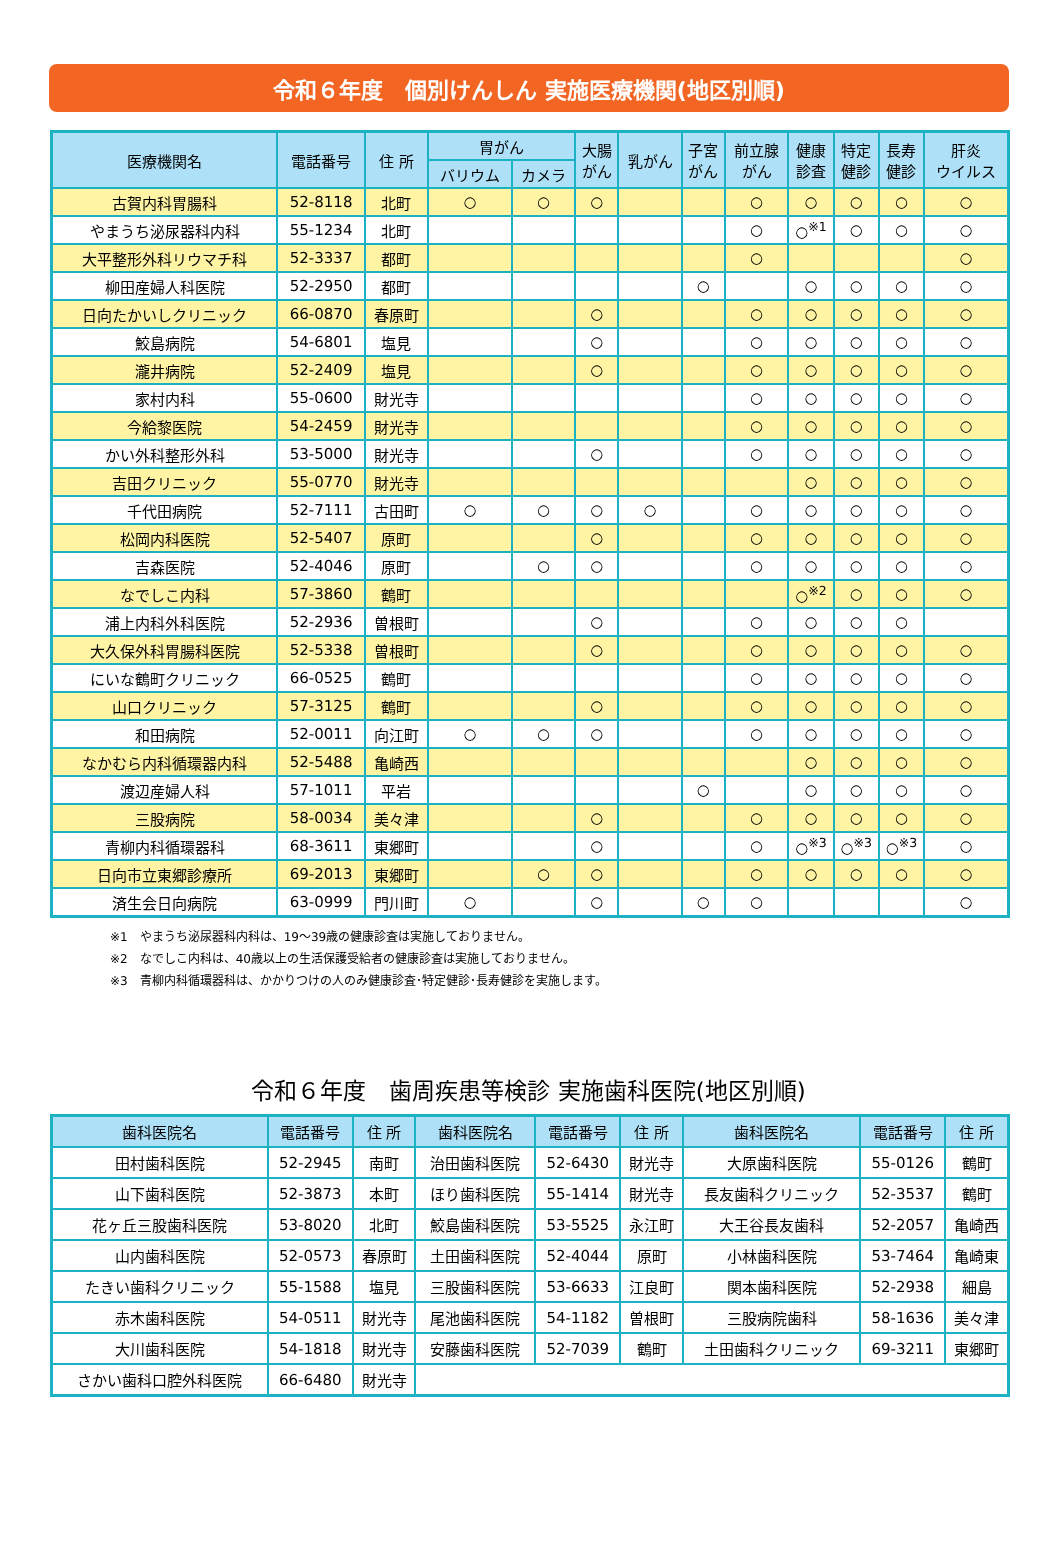令和６年度　個別けんしん 実施医療機関(地区別順)
| 医療機関名 | 電話番号 | 住 所 | 胃がん | | 大腸 がん | 乳がん | 子宮 がん | 前立腺 がん | 健康 診査 | 特定 健診 | 長寿 健診 | 肝炎 ウイルス |
| --- | --- | --- | --- | --- | --- | --- | --- | --- | --- | --- | --- | --- |
| | | | バリウム | カメラ | | | | | | | | |
| 古賀内科胃腸科 | 52-8118 | 北町 | ○ | ○ | ○ | | | ○ | ○ | ○ | ○ | ○ |
| やまうち泌尿器科内科 | 55-1234 | 北町 | | | | | | ○ | ○<sup>※1</sup> | ○ | ○ | ○ |
| 大平整形外科リウマチ科 | 52-3337 | 都町 | | | | | | ○ | | | | ○ |
| 柳田産婦人科医院 | 52-2950 | 都町 | | | | | ○ | | ○ | ○ | ○ | ○ |
| 日向たかいしクリニック | 66-0870 | 春原町 | | | ○ | | | ○ | ○ | ○ | ○ | ○ |
| 鮫島病院 | 54-6801 | 塩見 | | | ○ | | | ○ | ○ | ○ | ○ | ○ |
| 瀧井病院 | 52-2409 | 塩見 | | | ○ | | | ○ | ○ | ○ | ○ | ○ |
| 家村内科 | 55-0600 | 財光寺 | | | | | | ○ | ○ | ○ | ○ | ○ |
| 今給黎医院 | 54-2459 | 財光寺 | | | | | | ○ | ○ | ○ | ○ | ○ |
| かい外科整形外科 | 53-5000 | 財光寺 | | | ○ | | | ○ | ○ | ○ | ○ | ○ |
| 吉田クリニック | 55-0770 | 財光寺 | | | | | | | ○ | ○ | ○ | ○ |
| 千代田病院 | 52-7111 | 古田町 | ○ | ○ | ○ | ○ | | ○ | ○ | ○ | ○ | ○ |
| 松岡内科医院 | 52-5407 | 原町 | | | ○ | | | ○ | ○ | ○ | ○ | ○ |
| 吉森医院 | 52-4046 | 原町 | | ○ | ○ | | | ○ | ○ | ○ | ○ | ○ |
| なでしこ内科 | 57-3860 | 鶴町 | | | | | | | ○<sup>※2</sup> | ○ | ○ | ○ |
| 浦上内科外科医院 | 52-2936 | 曽根町 | | | ○ | | | ○ | ○ | ○ | ○ | |
| 大久保外科胃腸科医院 | 52-5338 | 曽根町 | | | ○ | | | ○ | ○ | ○ | ○ | ○ |
| にいな鶴町クリニック | 66-0525 | 鶴町 | | | | | | ○ | ○ | ○ | ○ | ○ |
| 山口クリニック | 57-3125 | 鶴町 | | | ○ | | | ○ | ○ | ○ | ○ | ○ |
| 和田病院 | 52-0011 | 向江町 | ○ | ○ | ○ | | | ○ | ○ | ○ | ○ | ○ |
| なかむら内科循環器内科 | 52-5488 | 亀崎西 | | | | | | | ○ | ○ | ○ | ○ |
| 渡辺産婦人科 | 57-1011 | 平岩 | | | | | ○ | | ○ | ○ | ○ | ○ |
| 三股病院 | 58-0034 | 美々津 | | | ○ | | | ○ | ○ | ○ | ○ | ○ |
| 青柳内科循環器科 | 68-3611 | 東郷町 | | | ○ | | | ○ | ○<sup>※3</sup> | ○<sup>※3</sup> | ○<sup>※3</sup> | ○ |
| 日向市立東郷診療所 | 69-2013 | 東郷町 | | ○ | ○ | | | ○ | ○ | ○ | ○ | ○ |
| 済生会日向病院 | 63-0999 | 門川町 | ○ | | ○ | | ○ | ○ | | | | ○ |
※1　やまうち泌尿器科内科は、19～39歳の健康診査は実施しておりません。
※2　なでしこ内科は、40歳以上の生活保護受給者の健康診査は実施しておりません。
※3　青柳内科循環器科は、かかりつけの人のみ健康診査･特定健診･長寿健診を実施します。
令和６年度　歯周疾患等検診 実施歯科医院(地区別順)
| 歯科医院名 | 電話番号 | 住 所 | 歯科医院名 | 電話番号 | 住 所 | 歯科医院名 | 電話番号 | 住 所 |
| --- | --- | --- | --- | --- | --- | --- | --- | --- |
| 田村歯科医院 | 52-2945 | 南町 | 治田歯科医院 | 52-6430 | 財光寺 | 大原歯科医院 | 55-0126 | 鶴町 |
| 山下歯科医院 | 52-3873 | 本町 | ほり歯科医院 | 55-1414 | 財光寺 | 長友歯科クリニック | 52-3537 | 鶴町 |
| 花ヶ丘三股歯科医院 | 53-8020 | 北町 | 鮫島歯科医院 | 53-5525 | 永江町 | 大王谷長友歯科 | 52-2057 | 亀崎西 |
| 山内歯科医院 | 52-0573 | 春原町 | 土田歯科医院 | 52-4044 | 原町 | 小林歯科医院 | 53-7464 | 亀崎東 |
| たきい歯科クリニック | 55-1588 | 塩見 | 三股歯科医院 | 53-6633 | 江良町 | 関本歯科医院 | 52-2938 | 細島 |
| 赤木歯科医院 | 54-0511 | 財光寺 | 尾池歯科医院 | 54-1182 | 曽根町 | 三股病院歯科 | 58-1636 | 美々津 |
| 大川歯科医院 | 54-1818 | 財光寺 | 安藤歯科医院 | 52-7039 | 鶴町 | 土田歯科クリニック | 69-3211 | 東郷町 |
| さかい歯科口腔外科医院 | 66-6480 | 財光寺 | | | | | | |